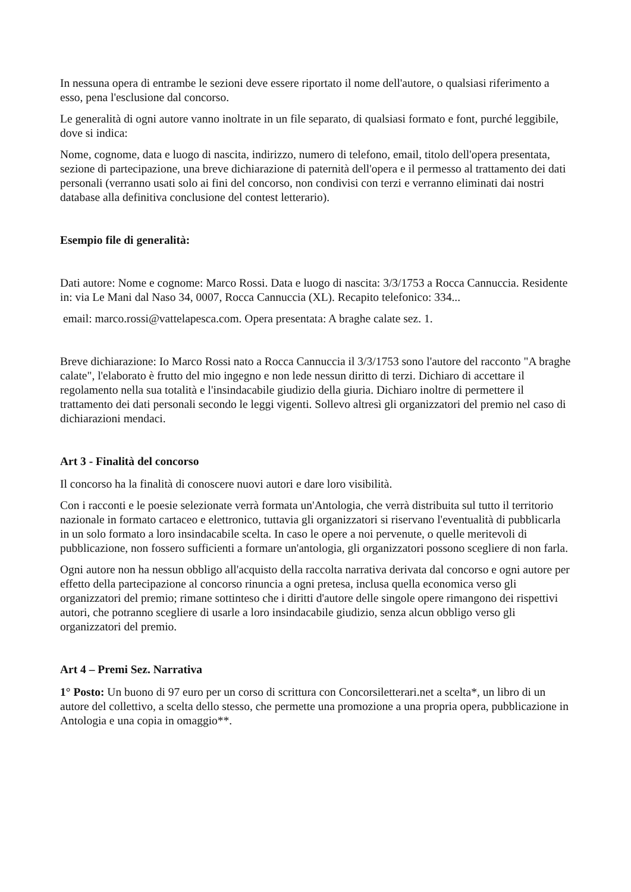In nessuna opera di entrambe le sezioni deve essere riportato il nome dell'autore, o qualsiasi riferimento a esso, pena l'esclusione dal concorso.
Le generalità di ogni autore vanno inoltrate in un file separato, di qualsiasi formato e font, purché leggibile, dove si indica:
Nome, cognome, data e luogo di nascita, indirizzo, numero di telefono, email, titolo dell'opera presentata, sezione di partecipazione, una breve dichiarazione di paternità dell'opera e il permesso al trattamento dei dati personali (verranno usati solo ai fini del concorso, non condivisi con terzi e verranno eliminati dai nostri database alla definitiva conclusione del contest letterario).
Esempio file di generalità:
Dati autore: Nome e cognome: Marco Rossi. Data e luogo di nascita: 3/3/1753 a Rocca Cannuccia. Residente in: via Le Mani dal Naso 34, 0007, Rocca Cannuccia (XL). Recapito telefonico: 334...
email: marco.rossi@vattelapesca.com. Opera presentata: A braghe calate sez. 1.
Breve dichiarazione: Io Marco Rossi nato a Rocca Cannuccia il 3/3/1753 sono l'autore del racconto "A braghe calate", l'elaborato è frutto del mio ingegno e non lede nessun diritto di terzi. Dichiaro di accettare il regolamento nella sua totalità e l'insindacabile giudizio della giuria. Dichiaro inoltre di permettere il trattamento dei dati personali secondo le leggi vigenti. Sollevo altresì gli organizzatori del premio nel caso di dichiarazioni mendaci.
Art 3 - Finalità del concorso
Il concorso ha la finalità di conoscere nuovi autori e dare loro visibilità.
Con i racconti e le poesie selezionate verrà formata un'Antologia, che verrà distribuita sul tutto il territorio nazionale in formato cartaceo e elettronico, tuttavia gli organizzatori si riservano l'eventualità di pubblicarla in un solo formato a loro insindacabile scelta. In caso le opere a noi pervenute, o quelle meritevoli di pubblicazione, non fossero sufficienti a formare un'antologia, gli organizzatori possono scegliere di non farla.
Ogni autore non ha nessun obbligo all'acquisto della raccolta narrativa derivata dal concorso e ogni autore per effetto della partecipazione al concorso rinuncia a ogni pretesa, inclusa quella economica verso gli organizzatori del premio; rimane sottinteso che i diritti d'autore delle singole opere rimangono dei rispettivi autori, che potranno scegliere di usarle a loro insindacabile giudizio, senza alcun obbligo verso gli organizzatori del premio.
Art 4 – Premi Sez. Narrativa
1° Posto: Un buono di 97 euro per un corso di scrittura con Concorsiletterari.net a scelta*, un libro di un autore del collettivo, a scelta dello stesso, che permette una promozione a una propria opera, pubblicazione in Antologia e una copia in omaggio**.